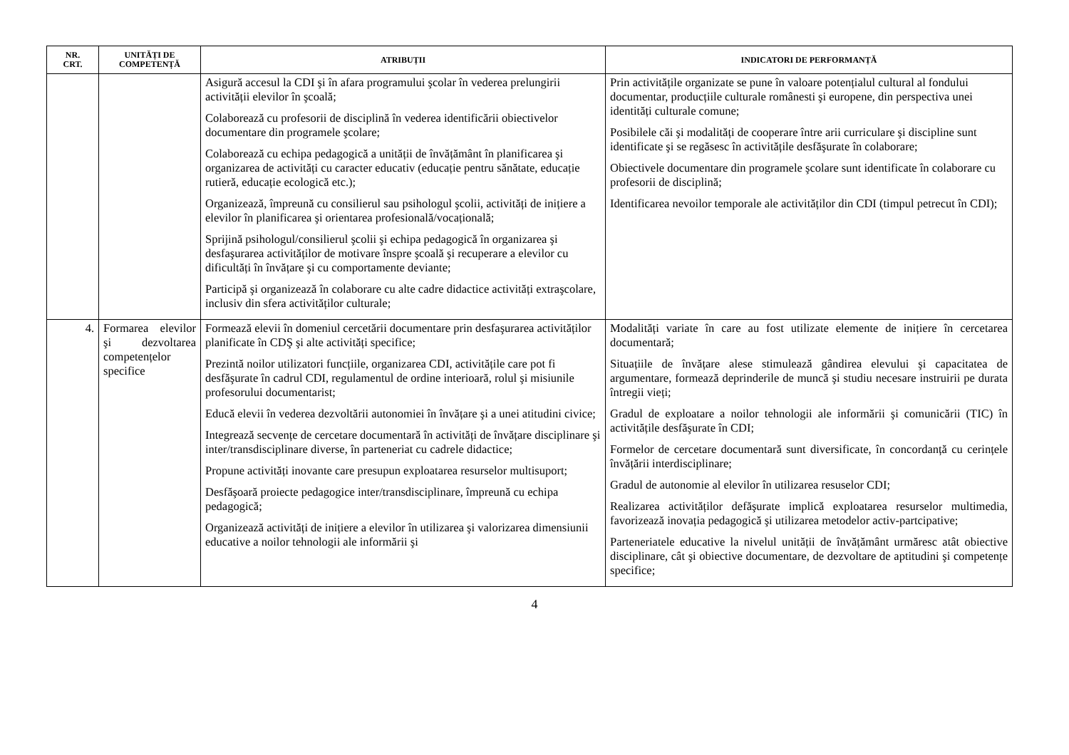| NR. CRT. | UNITĂȚI DE COMPETENȚĂ | ATRIBUȚII | INDICATORI DE PERFORMANȚĂ |
| --- | --- | --- | --- |
| | | Asigură accesul la CDI şi în afara programului şcolar în vederea prelungirii activității elevilor în şcoală; Colaborează cu profesorii de disciplină în vederea identificării obiectivelor documentare din programele şcolare; Colaborează cu echipa pedagogică a unității de învățământ în planificarea şi organizarea de activități cu caracter educativ (educație pentru sănătate, educație rutieră, educație ecologică etc.); Organizează, împreună cu consilierul sau psihologul şcolii, activități de inițiere a elevilor în planificarea şi orientarea profesională/vocațională; Sprijină psihologul/consilierul şcolii şi echipa pedagogică în organizarea şi desfaşurarea activităților de motivare înspre şcoală şi recuperare a elevilor cu dificultăți în învățare şi cu comportamente deviante; Participă şi organizează în colaborare cu alte cadre didactice activități extraşcolare, inclusiv din sfera activităților culturale; | Prin activitățile organizate se pune în valoare potențialul cultural al fondului documentar, producțiile culturale românesti şi europene, din perspectiva unei identități culturale comune; Posibilele căi şi modalități de cooperare între arii curriculare şi discipline sunt identificate şi se regăsesc în activitățile desfăşurate în colaborare; Obiectivele documentare din programele şcolare sunt identificate în colaborare cu profesorii de disciplină; Identificarea nevoilor temporale ale activităților din CDI (timpul petrecut în CDI); |
| 4. | Formarea elevilor şi dezvoltarea competențelor specifice | Formează elevii în domeniul cercetării documentare prin desfaşurarea activităților planificate în CDŞ şi alte activități specifice; Prezintă noilor utilizatori funcțiile, organizarea CDI, activitățile care pot fi desfăşurate în cadrul CDI, regulamentul de ordine interioară, rolul şi misiunile profesorului documentarist; Educă elevii în vederea dezvoltării autonomiei în învățare şi a unei atitudini civice; Integrează secvențe de cercetare documentară în activități de învățare disciplinare şi inter/transdisciplinare diverse, în parteneriat cu cadrele didactice; Propune activități inovante care presupun exploatarea resurselor multisuport; Desfăşoară proiecte pedagogice inter/transdisciplinare, împreună cu echipa pedagogică; Organizează activități de inițiere a elevilor în utilizarea şi valorizarea dimensiunii educative a noilor tehnologii ale informării şi | Modalități variate în care au fost utilizate elemente de inițiere în cercetarea documentară; Situațiile de învățare alese stimulează gândirea elevului şi capacitatea de argumentare, formează deprinderile de muncă şi studiu necesare instruirii pe durata întregii vieți; Gradul de exploatare a noilor tehnologii ale informării şi comunicării (TIC) în activitățile desfăşurate în CDI; Formelor de cercetare documentară sunt diversificate, în concordanță cu cerințele învățării interdisciplinare; Gradul de autonomie al elevilor în utilizarea resuselor CDI; Realizarea activităților defăşurate implică exploatarea resurselor multimedia, favorizează inovația pedagogică şi utilizarea metodelor activ-partcipative; Parteneriatele educative la nivelul unității de învățământ urmăresc atât obiective disciplinare, cât şi obiective documentare, de dezvoltare de aptitudini şi competențe specifice; |
4